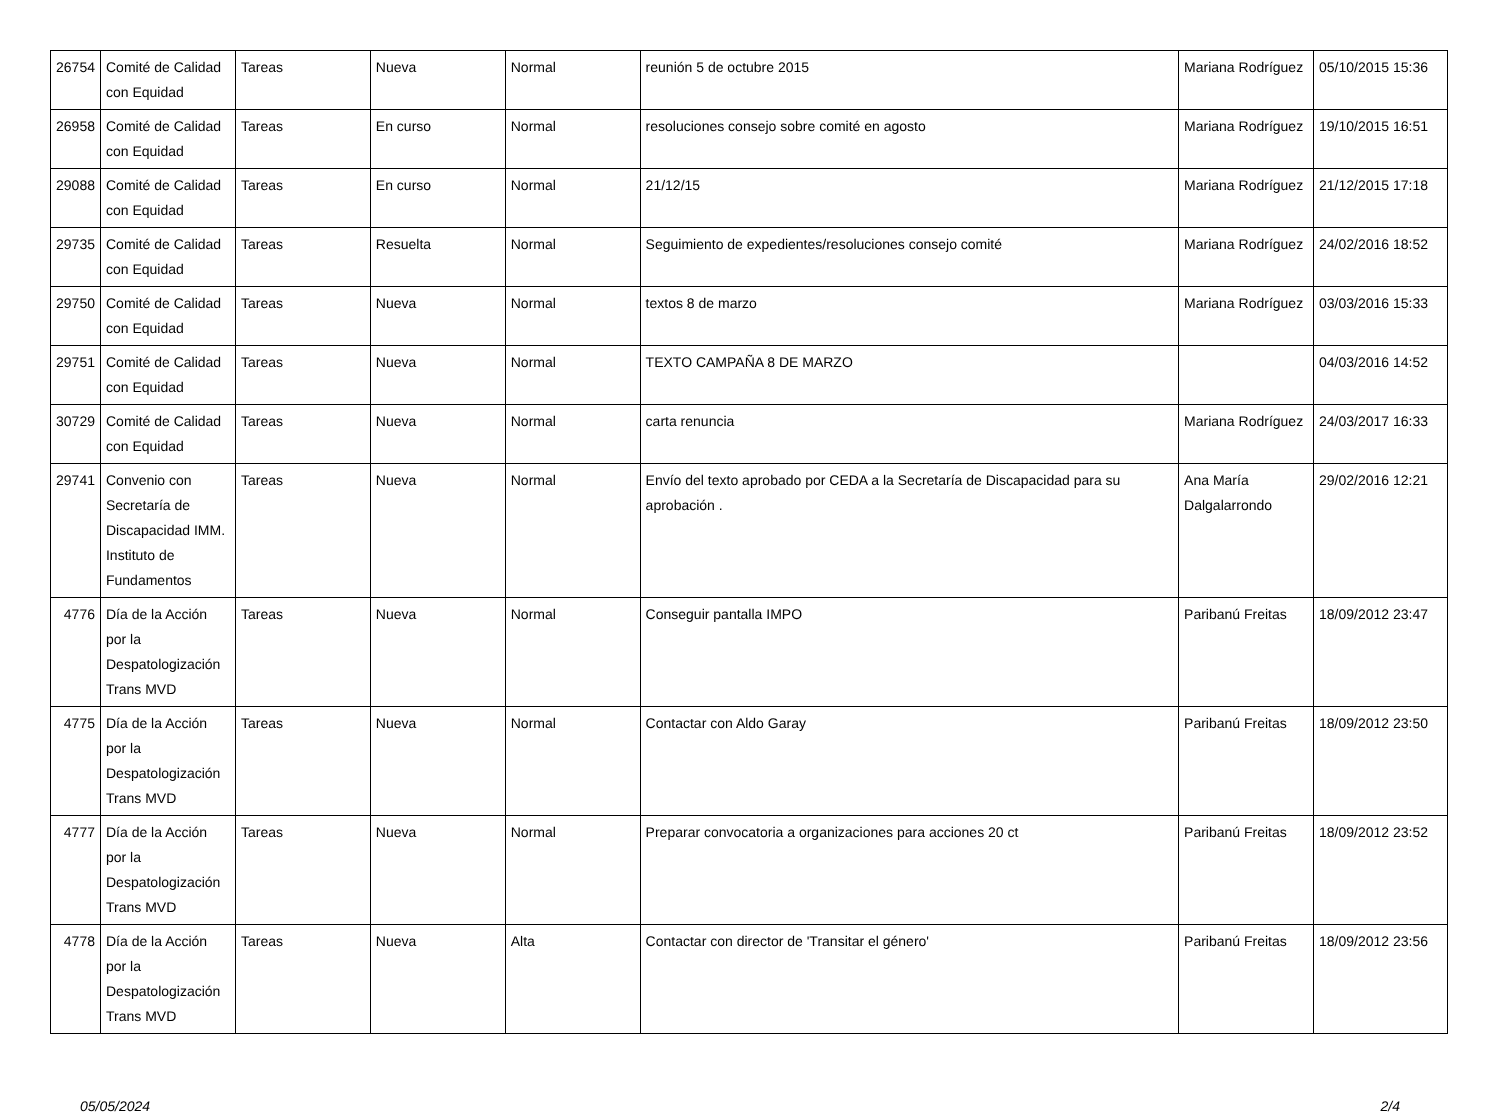| 26754 | Comité de Calidad con Equidad | Tareas | Nueva | Normal | reunión 5 de octubre 2015 | Mariana Rodríguez | 05/10/2015 15:36 |
| 26958 | Comité de Calidad con Equidad | Tareas | En curso | Normal | resoluciones consejo sobre comité en agosto | Mariana Rodríguez | 19/10/2015 16:51 |
| 29088 | Comité de Calidad con Equidad | Tareas | En curso | Normal | 21/12/15 | Mariana Rodríguez | 21/12/2015 17:18 |
| 29735 | Comité de Calidad con Equidad | Tareas | Resuelta | Normal | Seguimiento de expedientes/resoluciones consejo comité | Mariana Rodríguez | 24/02/2016 18:52 |
| 29750 | Comité de Calidad con Equidad | Tareas | Nueva | Normal | textos 8 de marzo | Mariana Rodríguez | 03/03/2016 15:33 |
| 29751 | Comité de Calidad con Equidad | Tareas | Nueva | Normal | TEXTO CAMPAÑA 8 DE MARZO | | 04/03/2016 14:52 |
| 30729 | Comité de Calidad con Equidad | Tareas | Nueva | Normal | carta renuncia | Mariana Rodríguez | 24/03/2017 16:33 |
| 29741 | Convenio con Secretaría de Discapacidad IMM. Instituto de Fundamentos | Tareas | Nueva | Normal | Envío del texto aprobado por CEDA a la Secretaría de Discapacidad para su aprobación . | Ana María Dalgalarrondo | 29/02/2016 12:21 |
| 4776 | Día de la Acción por la Despatologización Trans MVD | Tareas | Nueva | Normal | Conseguir pantalla IMPO | Paribanú Freitas | 18/09/2012 23:47 |
| 4775 | Día de la Acción por la Despatologización Trans MVD | Tareas | Nueva | Normal | Contactar con Aldo Garay | Paribanú Freitas | 18/09/2012 23:50 |
| 4777 | Día de la Acción por la Despatologización Trans MVD | Tareas | Nueva | Normal | Preparar convocatoria a organizaciones para acciones 20 ct | Paribanú Freitas | 18/09/2012 23:52 |
| 4778 | Día de la Acción por la Despatologización Trans MVD | Tareas | Nueva | Alta | Contactar con director de 'Transitar el género' | Paribanú Freitas | 18/09/2012 23:56 |
05/05/2024 2/4